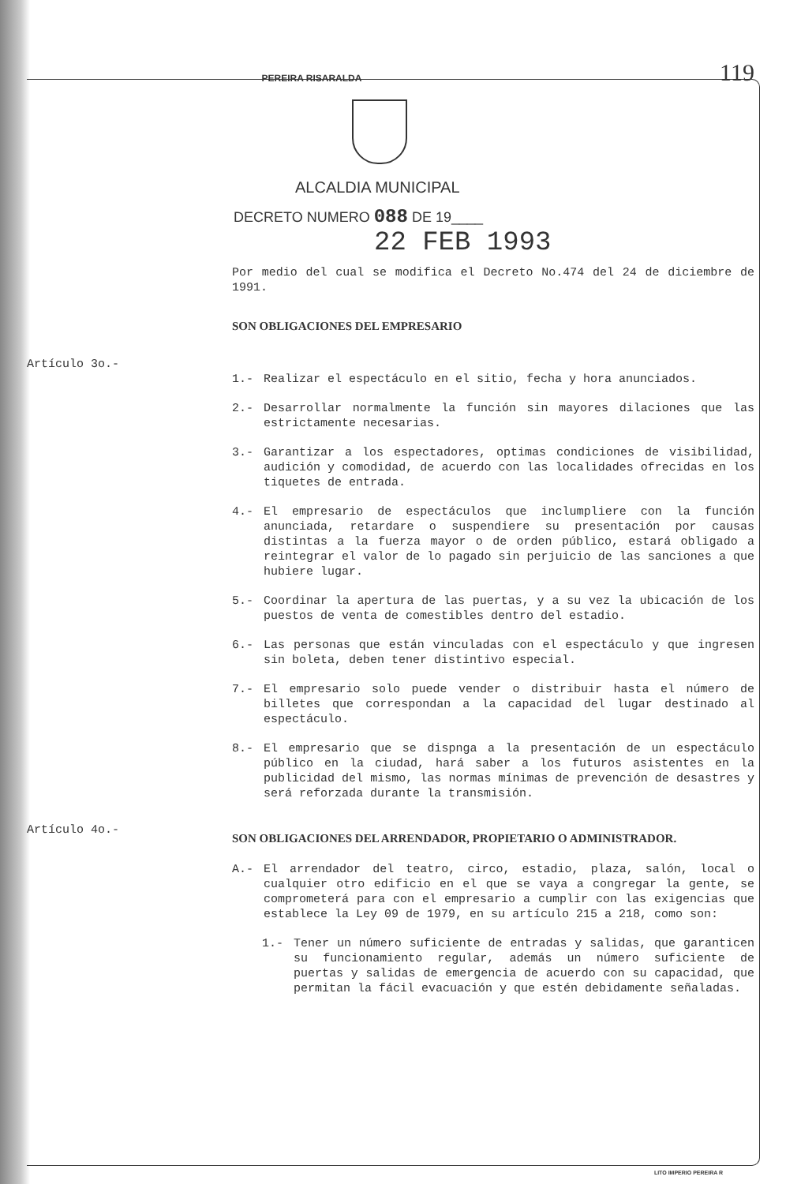119
PEREIRA RISARALDA
ALCALDIA MUNICIPAL
DECRETO NUMERO 088 DE 19____
22 FEB 1993
Por medio del cual se modifica el Decreto No.474 del 24 de diciembre de 1991.
SON OBLIGACIONES DEL EMPRESARIO
Artículo 3o.-
1.- Realizar el espectáculo en el sitio, fecha y hora anunciados.
2.- Desarrollar normalmente la función sin mayores dilaciones que las estrictamente necesarias.
3.- Garantizar a los espectadores, optimas condiciones de visibilidad, audición y comodidad, de acuerdo con las localidades ofrecidas en los tiquetes de entrada.
4.- El empresario de espectáculos que inclumpliere con la función anunciada, retardare o suspendiere su presentación por causas distintas a la fuerza mayor o de orden público, estará obligado a reintegrar el valor de lo pagado sin perjuicio de las sanciones a que hubiere lugar.
5.- Coordinar la apertura de las puertas, y a su vez la ubicación de los puestos de venta de comestibles dentro del estadio.
6.- Las personas que están vinculadas con el espectáculo y que ingresen sin boleta, deben tener distintivo especial.
7.- El empresario solo puede vender o distribuir hasta el número de billetes que correspondan a la capacidad del lugar destinado al espectáculo.
8.- El empresario que se dispnga a la presentación de un espectáculo público en la ciudad, hará saber a los futuros asistentes en la publicidad del mismo, las normas mínimas de prevención de desastres y será reforzada durante la transmisión.
Artículo 4o.-
SON OBLIGACIONES DEL ARRENDADOR, PROPIETARIO O ADMINISTRADOR.
A.- El arrendador del teatro, circo, estadio, plaza, salón, local o cualquier otro edificio en el que se vaya a congregar la gente, se comprometerá para con el empresario a cumplir con las exigencias que establece la Ley 09 de 1979, en su artículo 215 a 218, como son:
1.- Tener un número suficiente de entradas y salidas, que garanticen su funcionamiento regular, además un número suficiente de puertas y salidas de emergencia de acuerdo con su capacidad, que permitan la fácil evacuación y que estén debidamente señaladas.
LITO IMPERIO PEREIRA R